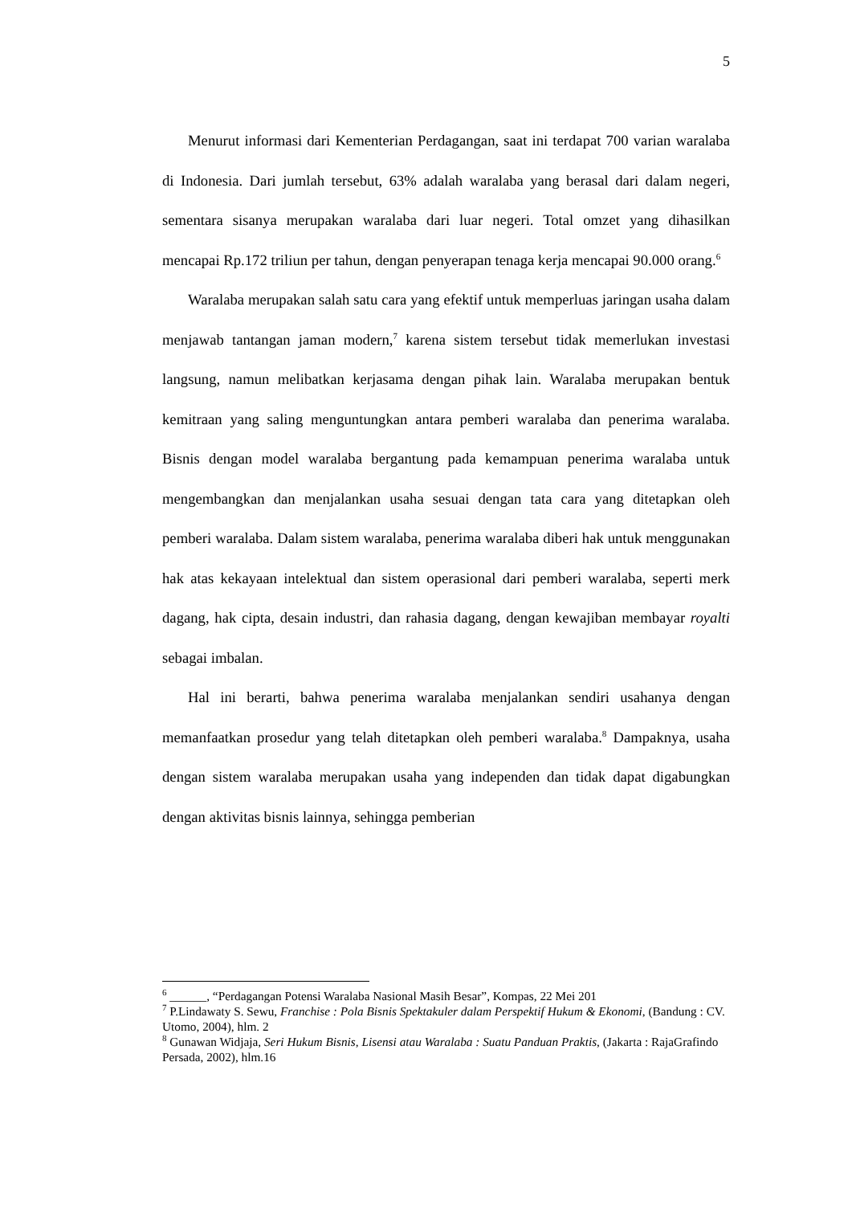5
Menurut informasi dari Kementerian Perdagangan, saat ini terdapat 700 varian waralaba di Indonesia. Dari jumlah tersebut, 63% adalah waralaba yang berasal dari dalam negeri, sementara sisanya merupakan waralaba dari luar negeri. Total omzet yang dihasilkan mencapai Rp.172 triliun per tahun, dengan penyerapan tenaga kerja mencapai 90.000 orang.<sup>6</sup>
Waralaba merupakan salah satu cara yang efektif untuk memperluas jaringan usaha dalam menjawab tantangan jaman modern,<sup>7</sup> karena sistem tersebut tidak memerlukan investasi langsung, namun melibatkan kerjasama dengan pihak lain. Waralaba merupakan bentuk kemitraan yang saling menguntungkan antara pemberi waralaba dan penerima waralaba. Bisnis dengan model waralaba bergantung pada kemampuan penerima waralaba untuk mengembangkan dan menjalankan usaha sesuai dengan tata cara yang ditetapkan oleh pemberi waralaba. Dalam sistem waralaba, penerima waralaba diberi hak untuk menggunakan hak atas kekayaan intelektual dan sistem operasional dari pemberi waralaba, seperti merk dagang, hak cipta, desain industri, dan rahasia dagang, dengan kewajiban membayar royalti sebagai imbalan.
Hal ini berarti, bahwa penerima waralaba menjalankan sendiri usahanya dengan memanfaatkan prosedur yang telah ditetapkan oleh pemberi waralaba.<sup>8</sup> Dampaknya, usaha dengan sistem waralaba merupakan usaha yang independen dan tidak dapat digabungkan dengan aktivitas bisnis lainnya, sehingga pemberian
<sup>6</sup> ______, “Perdagangan Potensi Waralaba Nasional Masih Besar”, Kompas, 22 Mei 201
<sup>7</sup> P.Lindawaty S. Sewu, Franchise : Pola Bisnis Spektakuler dalam Perspektif Hukum & Ekonomi, (Bandung : CV. Utomo, 2004), hlm. 2
<sup>8</sup> Gunawan Widjaja, Seri Hukum Bisnis, Lisensi atau Waralaba : Suatu Panduan Praktis, (Jakarta : RajaGrafindo Persada, 2002), hlm.16